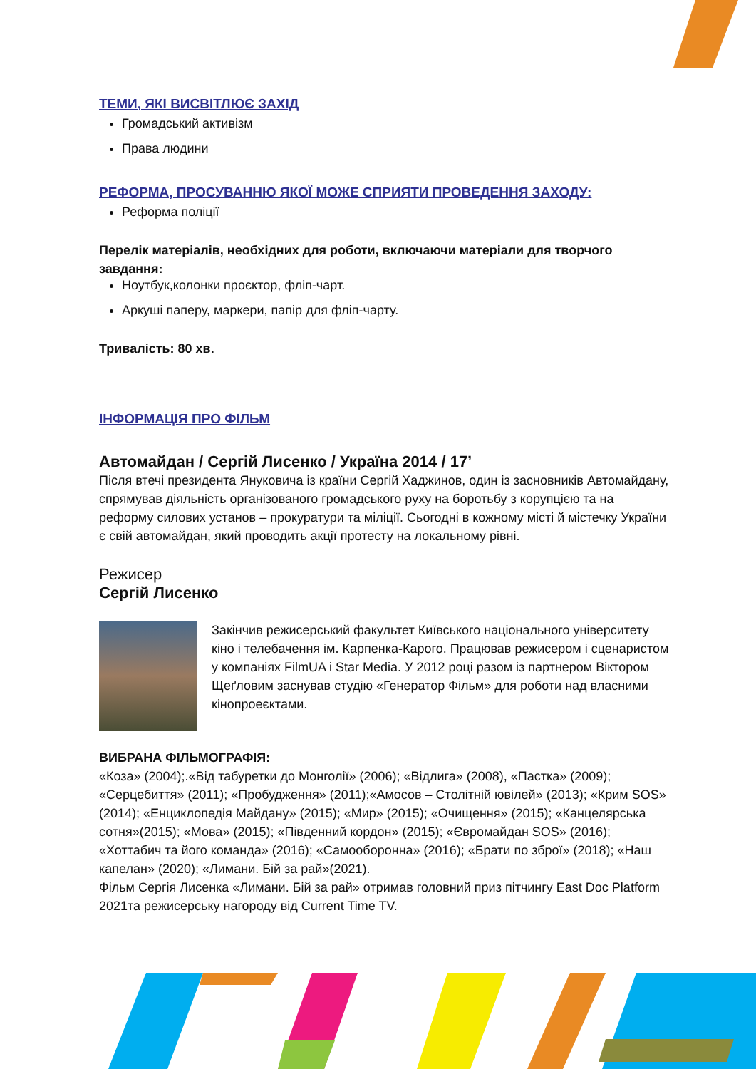ТЕМИ, ЯКІ ВИСВІТЛЮЄ ЗАХІД
Громадський активізм
Права людини
РЕФОРМА, ПРОСУВАННЮ ЯКОЇ МОЖЕ СПРИЯТИ ПРОВЕДЕННЯ ЗАХОДУ:
Реформа поліції
Перелік матеріалів, необхідних для роботи, включаючи матеріали для творчого завдання:
Ноутбук,колонки проєктор, фліп-чарт.
Аркуші паперу, маркери, папір для фліп-чарту.
Тривалість: 80 хв.
ІНФОРМАЦІЯ ПРО ФІЛЬМ
Автомайдан / Сергій Лисенко / Україна 2014 / 17’
Після втечі президента Януковича із країни Сергій Хаджинов, один із засновників Автомайдану, спрямував діяльність організованого громадського руху на боротьбу з корупцією та на реформу силових установ – прокуратури та міліції. Сьогодні в кожному місті й містечку України є свій автомайдан, який проводить акції протесту на локальному рівні.
Режисер
Сергій Лисенко
Закінчив режисерський факультет Київського національного університету кіно і телебачення ім. Карпенка-Карого. Працював режисером і сценаристом у компаніях FilmUA і Star Media. У 2012 році разом із партнером Віктором Щеґловим заснував студію «Генератор Фільм» для роботи над власними кінопроеєктами.
ВИБРАНА ФІЛЬМОГРАФІЯ:
«Коза» (2004);.«Від табуретки до Монголії» (2006); «Відлига» (2008), «Пастка» (2009); «Серцебиття» (2011); «Пробудження» (2011);«Амосов – Столітній ювілей» (2013); «Крим SOS» (2014); «Енциклопедія Майдану» (2015); «Мир» (2015); «Очищення» (2015); «Канцелярська сотня»(2015); «Мова» (2015); «Південний кордон» (2015); «Євромайдан SOS» (2016); «Хоттабич та його команда» (2016); «Самооборонна» (2016); «Брати по зброї» (2018); «Наш капелан» (2020); «Лимани. Бій за рай»(2021).
Фільм Сергія Лисенка «Лимани. Бій за рай» отримав головний приз пітчингу East Doc Platform 2021та режисерську нагороду від Current Time TV.